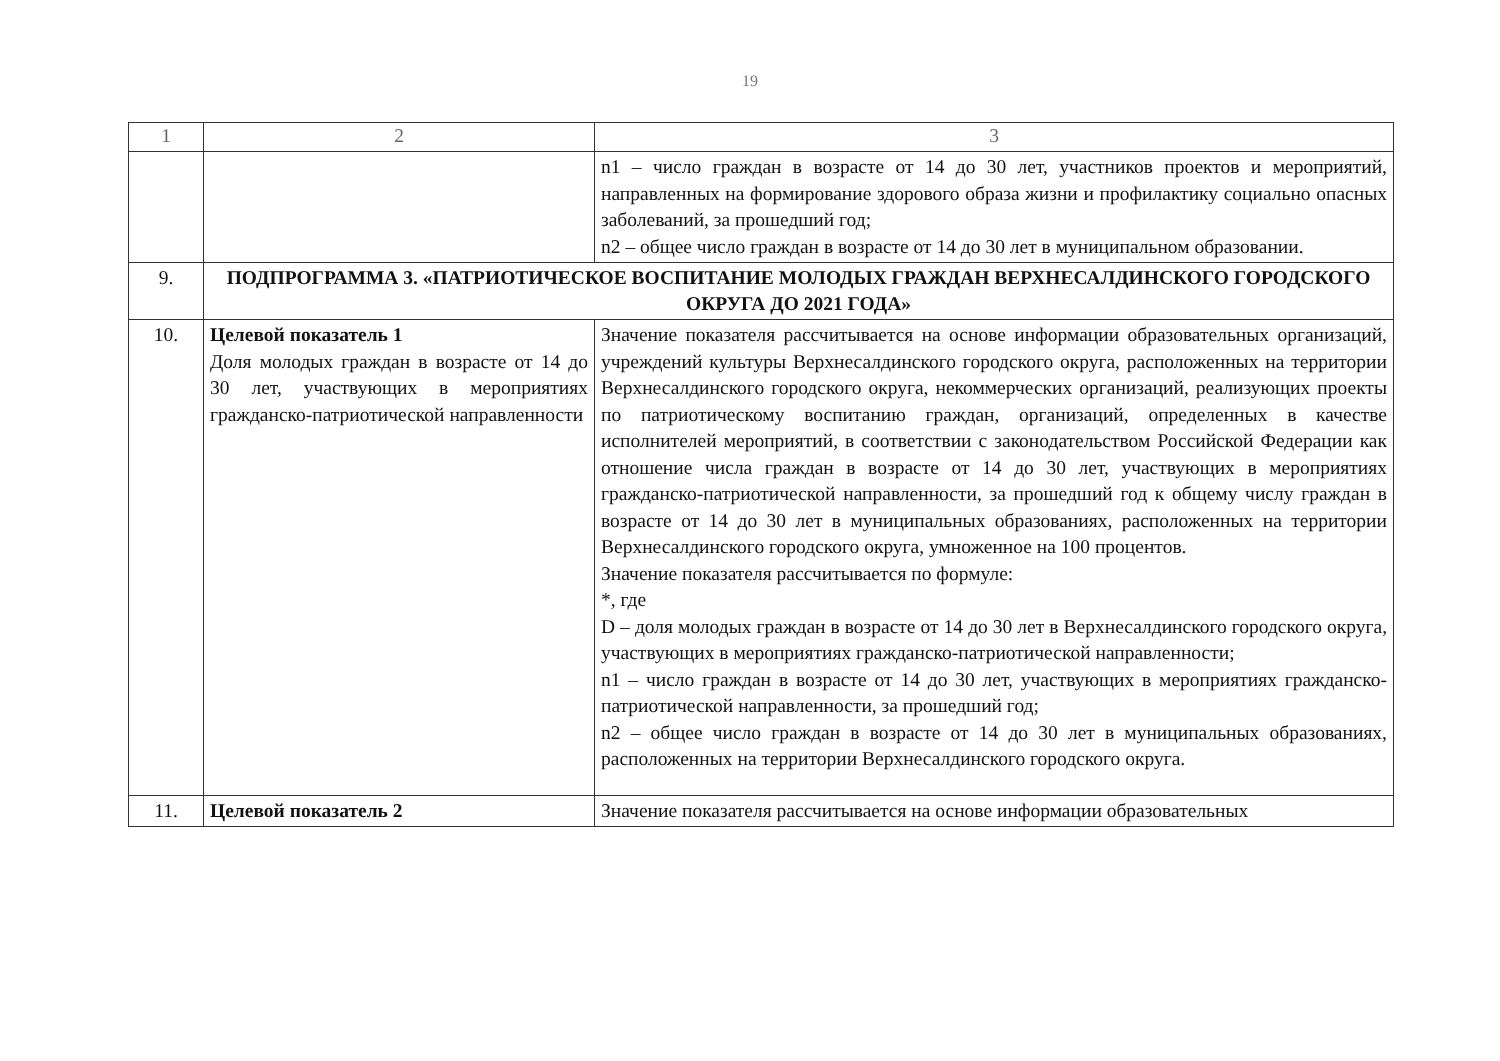19
| 1 | 2 | 3 |
| | | n1 – число граждан в возрасте от 14 до 30 лет, участников проектов и мероприятий, направленных на формирование здорового образа жизни и профилактику социально опасных заболеваний, за прошедший год; n2 – общее число граждан в возрасте от 14 до 30 лет в муниципальном образовании. |
| 9. | ПОДПРОГРАММА 3. «ПАТРИОТИЧЕСКОЕ ВОСПИТАНИЕ МОЛОДЫХ ГРАЖДАН ВЕРХНЕСАЛДИНСКОГО ГОРОДСКОГО ОКРУГА ДО 2021 ГОДА» | |
| 10. | Целевой показатель 1 Доля молодых граждан в возрасте от 14 до 30 лет, участвующих в мероприятиях гражданско-патриотической направленности | Значение показателя рассчитывается на основе информации образовательных организаций, учреждений культуры Верхнесалдинского городского округа, расположенных на территории Верхнесалдинского городского округа, некоммерческих организаций, реализующих проекты по патриотическому воспитанию граждан, организаций, определенных в качестве исполнителей мероприятий, в соответствии с законодательством Российской Федерации как отношение числа граждан в возрасте от 14 до 30 лет, участвующих в мероприятиях гражданско-патриотической направленности, за прошедший год к общему числу граждан в возрасте от 14 до 30 лет в муниципальных образованиях, расположенных на территории Верхнесалдинского городского округа, умноженное на 100 процентов. Значение показателя рассчитывается по формуле: *, где D – доля молодых граждан в возрасте от 14 до 30 лет в Верхнесалдинского городского округа, участвующих в мероприятиях гражданско-патриотической направленности; n1 – число граждан в возрасте от 14 до 30 лет, участвующих в мероприятиях гражданско-патриотической направленности, за прошедший год; n2 – общее число граждан в возрасте от 14 до 30 лет в муниципальных образованиях, расположенных на территории Верхнесалдинского городского округа. |
| 11. | Целевой показатель 2 | Значение показателя рассчитывается на основе информации образовательных |